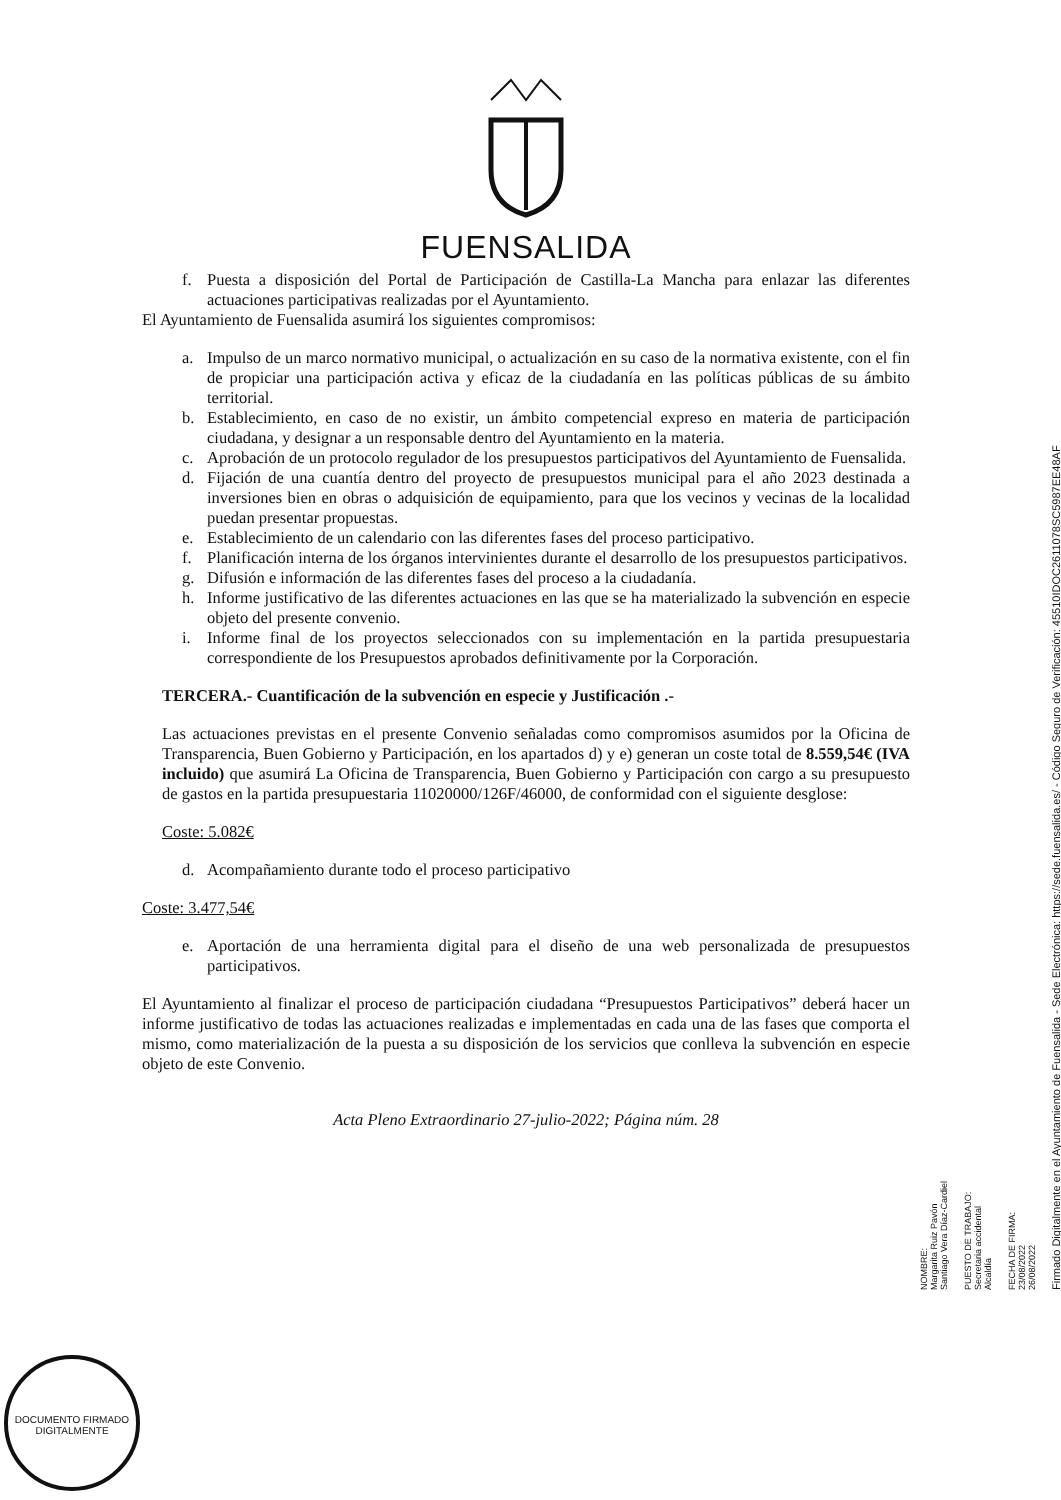FUENSALIDA
f. Puesta a disposición del Portal de Participación de Castilla-La Mancha para enlazar las diferentes actuaciones participativas realizadas por el Ayuntamiento.
El Ayuntamiento de Fuensalida asumirá los siguientes compromisos:
a. Impulso de un marco normativo municipal, o actualización en su caso de la normativa existente, con el fin de propiciar una participación activa y eficaz de la ciudadanía en las políticas públicas de su ámbito territorial.
b. Establecimiento, en caso de no existir, un ámbito competencial expreso en materia de participación ciudadana, y designar a un responsable dentro del Ayuntamiento en la materia.
c. Aprobación de un protocolo regulador de los presupuestos participativos del Ayuntamiento de Fuensalida.
d. Fijación de una cuantía dentro del proyecto de presupuestos municipal para el año 2023 destinada a inversiones bien en obras o adquisición de equipamiento, para que los vecinos y vecinas de la localidad puedan presentar propuestas.
e. Establecimiento de un calendario con las diferentes fases del proceso participativo.
f. Planificación interna de los órganos intervinientes durante el desarrollo de los presupuestos participativos.
g. Difusión e información de las diferentes fases del proceso a la ciudadanía.
h. Informe justificativo de las diferentes actuaciones en las que se ha materializado la subvención en especie objeto del presente convenio.
i. Informe final de los proyectos seleccionados con su implementación en la partida presupuestaria correspondiente de los Presupuestos aprobados definitivamente por la Corporación.
TERCERA.- Cuantificación de la subvención en especie y Justificación .-
Las actuaciones previstas en el presente Convenio señaladas como compromisos asumidos por la Oficina de Transparencia, Buen Gobierno y Participación, en los apartados d) y e) generan un coste total de 8.559,54€ (IVA incluido) que asumirá La Oficina de Transparencia, Buen Gobierno y Participación con cargo a su presupuesto de gastos en la partida presupuestaria 11020000/126F/46000, de conformidad con el siguiente desglose:
Coste: 5.082€
d. Acompañamiento durante todo el proceso participativo
Coste: 3.477,54€
e. Aportación de una herramienta digital para el diseño de una web personalizada de presupuestos participativos.
El Ayuntamiento al finalizar el proceso de participación ciudadana “Presupuestos Participativos” deberá hacer un informe justificativo de todas las actuaciones realizadas e implementadas en cada una de las fases que comporta el mismo, como materialización de la puesta a su disposición de los servicios que conlleva la subvención en especie objeto de este Convenio.
Acta Pleno Extraordinario 27-julio-2022; Página núm. 28
NOMBRE:
Margarita Ruiz Pavón
Santiago Vera Díaz-Cardiel
PUESTO DE TRABAJO:
Secretaria accidental
Alcaldía
FECHA DE FIRMA:
23/08/2022
26/08/2022
Firmado Digitalmente en el Ayuntamiento de Fuensalida - Sede Electrónica: https://sede.fuensalida.es/ - Código Seguro de Verificación: 45510IDOC2611078SC5987EE48AF
DOCUMENTO FIRMADO DIGITALMENTE